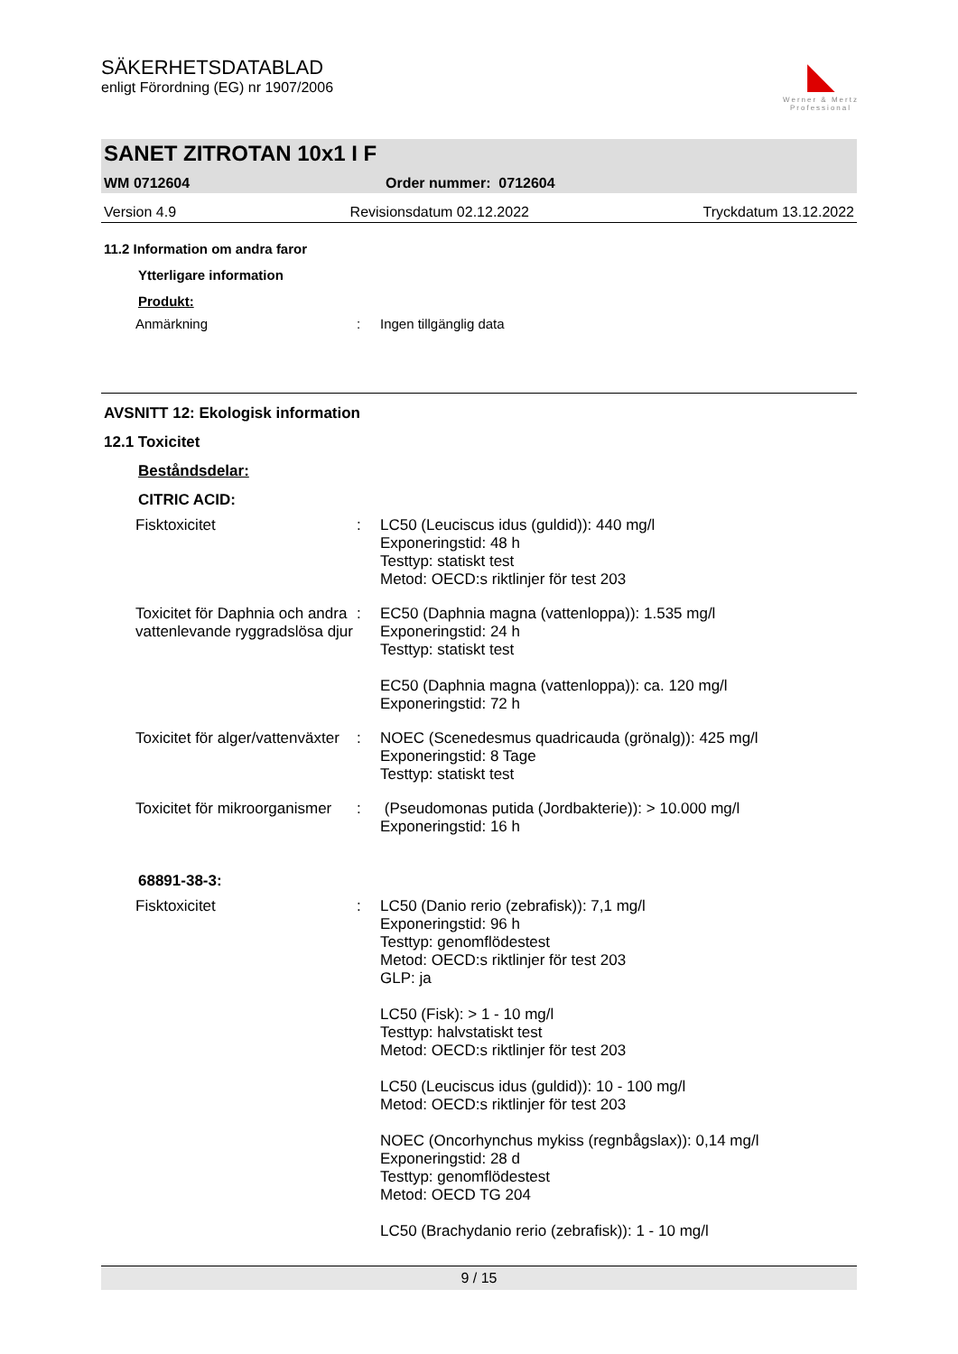SÄKERHETSDATABLAD
enligt Förordning (EG) nr 1907/2006
◣
Werner & Mertz
Professional
SANET ZITROTAN 10x1 I F
WM 0712604 Order nummer: 0712604
Version 4.9 Revisionsdatum 02.12.2022 Tryckdatum 13.12.2022
11.2 Information om andra faror
Ytterligare information
Produkt:
Anmärkning: Ingen tillgänglig data
AVSNITT 12: Ekologisk information
12.1 Toxicitet
Beståndsdelar:
CITRIC ACID:
Fisktoxicitet: LC50 (Leuciscus idus (guldid)): 440 mg/l
Exponeringstid: 48 h
Testtyp: statiskt test
Metod: OECD:s riktlinjer för test 203
Toxicitet för Daphnia och andra vattenlevande ryggradslösa djur: EC50 (Daphnia magna (vattenloppa)): 1.535 mg/l
Exponeringstid: 24 h
Testtyp: statiskt test
EC50 (Daphnia magna (vattenloppa)): ca. 120 mg/l
Exponeringstid: 72 h
Toxicitet för alger/vattenväxter: NOEC (Scenedesmus quadricauda (grönalg)): 425 mg/l
Exponeringstid: 8 Tage
Testtyp: statiskt test
Toxicitet för mikroorganismer: (Pseudomonas putida (Jordbakterie)): > 10.000 mg/l
Exponeringstid: 16 h
68891-38-3:
Fisktoxicitet: LC50 (Danio rerio (zebrafisk)): 7,1 mg/l
Exponeringstid: 96 h
Testtyp: genomflödestest
Metod: OECD:s riktlinjer för test 203
GLP: ja
LC50 (Fisk): > 1 - 10 mg/l
Testtyp: halvstatiskt test
Metod: OECD:s riktlinjer för test 203
LC50 (Leuciscus idus (guldid)): 10 - 100 mg/l
Metod: OECD:s riktlinjer för test 203
NOEC (Oncorhynchus mykiss (regnbågslax)): 0,14 mg/l
Exponeringstid: 28 d
Testtyp: genomflödestest
Metod: OECD TG 204
LC50 (Brachydanio rerio (zebrafisk)): 1 - 10 mg/l
9 / 15